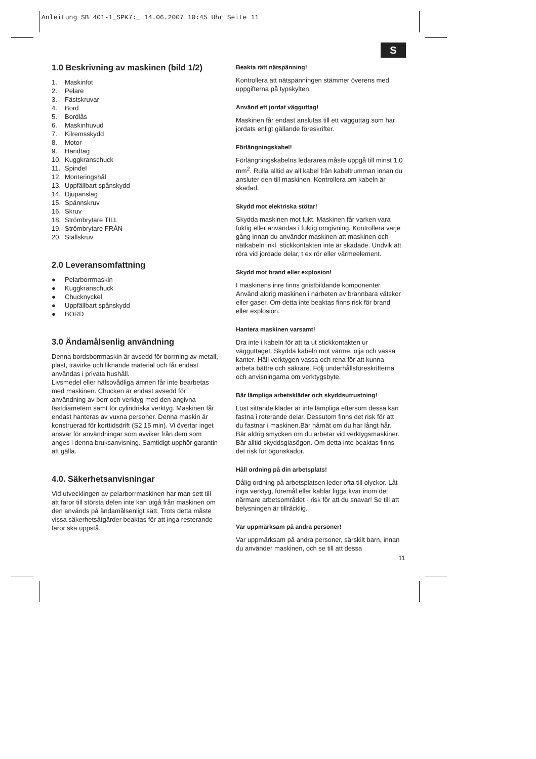Anleitung SB 401-1_SPK7:_ 14.06.2007 10:45 Uhr Seite 11
S
1.0 Beskrivning av maskinen (bild 1/2)
1. Maskinfot
2. Pelare
3. Fästskruvar
4. Bord
5. Bordlås
6. Maskinhuvud
7. Kilremsskydd
8. Motor
9. Handtag
10. Kuggkranschuck
11. Spindel
12. Monteringshål
13. Uppfällbart spånskydd
14. Djupanslag
15. Spännskruv
16. Skruv
18. Strömbrytare TILL
19. Strömbrytare FRÅN
20. Ställskruv
2.0 Leveransomfattning
● Pelarborrmaskin
● Kuggkranschuck
● Chucknyckel
● Uppfällbart spånskydd
● BORD
3.0 Ändamålsenlig användning
Denna bordsborrmaskin är avsedd för borrning av metall, plast, trävirke och liknande material och får endast användas i privata hushåll.
Livsmedel eller hälsovådliga ämnen får inte bearbetas med maskinen. Chucken är endast avsedd för användning av borr och verktyg med den angivna fästdiametern samt för cylindriska verktyg. Maskinen får endast hanteras av vuxna personer. Denna maskin är konstruerad för korttidsdrift (S2 15 min). Vi övertar inget ansvar för användningar som avviker från dem som anges i denna bruksanvisning. Samtidigt upphör garantin att gälla.
4.0. Säkerhetsanvisningar
Vid utvecklingen av pelarborrmaskinen har man sett till att faror till största delen inte kan utgå från maskinen om den används på ändamålsenligt sätt. Trots detta måste vissa säkerhetsåtgärder beaktas för att inga resterande faror ska uppstå.
Beakta rätt nätspänning!
Kontrollera att nätspänningen stämmer överens med uppgifterna på typskylten.
Använd ett jordat vägguttag!
Maskinen får endast anslutas till ett vägguttag som har jordats enligt gällande föreskrifter.
Förlängningskabel!
Förlängningskabelns ledararea måste uppgå till minst 1,0 mm<sup>2</sup>. Rulla alltid av all kabel från kabeltrumman innan du ansluter den till maskinen. Kontrollera om kabeln är skadad.
Skydd mot elektriska stötar!
Skydda maskinen mot fukt. Maskinen får varken vara fuktig eller användas i fuktig omgivning. Kontrollera varje gång innan du använder maskinen att maskinen och nätkabeln inkl. stickkontakten inte är skadade. Undvik att röra vid jordade delar, t ex rör eller värmeelement.
Skydd mot brand eller explosion!
I maskinens inre finns gnistbildande komponenter. Använd aldrig maskinen i närheten av brännbara vätskor eller gaser. Om detta inte beaktas finns risk för brand eller explosion.
Hantera maskinen varsamt!
Dra inte i kabeln för att ta ut stickkontakten ur vägguttaget. Skydda kabeln mot värme, olja och vassa kanter. Håll verktygen vassa och rena för att kunna arbeta bättre och säkrare. Följ underhållsföreskrifterna och anvisningarna om verktygsbyte.
Bär lämpliga arbetskläder och skyddsutrustning!
Löst sittande kläder är inte lämpliga eftersom dessa kan fastna i roterande delar. Dessutom finns det risk för att du fastnar i maskinen.Bär hårnät om du har långt hår. Bär aldrig smycken om du arbetar vid verktygsmaskiner. Bär alltid skyddsglasögon. Om detta inte beaktas finns det risk för ögonskador.
Håll ordning på din arbetsplats!
Dålig ordning på arbetsplatsen leder ofta till olyckor. Låt inga verktyg, föremål eller kablar ligga kvar inom det närmare arbetsområdet - risk för att du snavar! Se till att belysningen är tillräcklig.
Var uppmärksam på andra personer!
Var uppmärksam på andra personer, särskilt barn, innan du använder maskinen, och se till att dessa
11